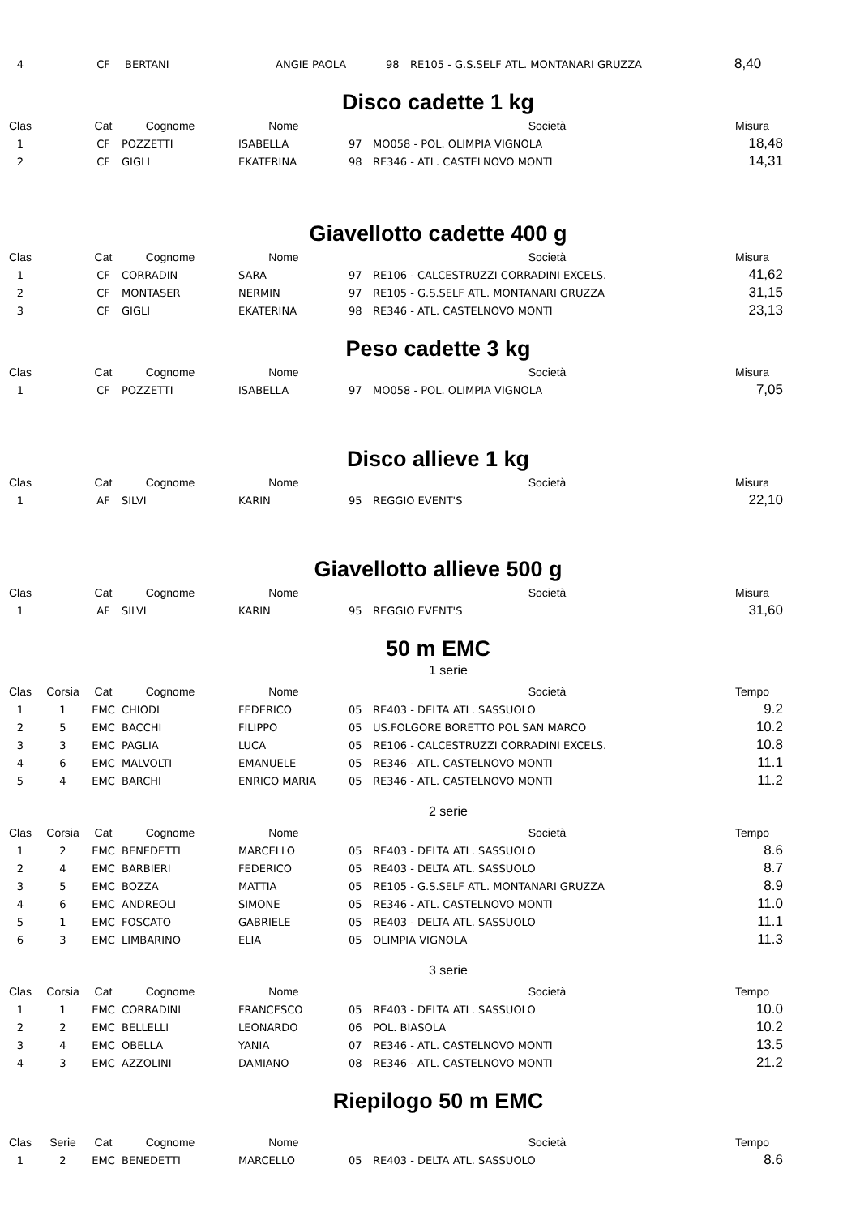| 4 | | CF | BERTANI | ANGIE PAOLA | 98 | RE105 - G.S.SELF ATL. MONTANARI GRUZZA | | 8,40 |
Disco cadette 1 kg
| Clas | | Cat | Cognome | Nome | | Società | Misura | |
| --- | --- | --- | --- | --- | --- | --- | --- | --- |
| 1 | | CF | POZZETTI | ISABELLA | 97 | MO058 - POL. OLIMPIA VIGNOLA | 18,48 | |
| 2 | | CF | GIGLI | EKATERINA | 98 | RE346 - ATL. CASTELNOVO MONTI | 14,31 | |
Giavellotto cadette 400 g
| Clas | | Cat | Cognome | Nome | | Società | Misura | |
| --- | --- | --- | --- | --- | --- | --- | --- | --- |
| 1 | | CF | CORRADIN | SARA | 97 | RE106 - CALCESTRUZZI CORRADINI EXCELS. | 41,62 | |
| 2 | | CF | MONTASER | NERMIN | 97 | RE105 - G.S.SELF ATL. MONTANARI GRUZZA | 31,15 | |
| 3 | | CF | GIGLI | EKATERINA | 98 | RE346 - ATL. CASTELNOVO MONTI | 23,13 | |
Peso cadette 3 kg
| Clas | | Cat | Cognome | Nome | | Società | Misura | |
| --- | --- | --- | --- | --- | --- | --- | --- | --- |
| 1 | | CF | POZZETTI | ISABELLA | 97 | MO058 - POL. OLIMPIA VIGNOLA | 7,05 | |
Disco allieve 1 kg
| Clas | | Cat | Cognome | Nome | | Società | Misura | |
| --- | --- | --- | --- | --- | --- | --- | --- | --- |
| 1 | | AF | SILVI | KARIN | 95 | REGGIO EVENT'S | 22,10 | |
Giavellotto allieve 500 g
| Clas | | Cat | Cognome | Nome | | Società | Misura | |
| --- | --- | --- | --- | --- | --- | --- | --- | --- |
| 1 | | AF | SILVI | KARIN | 95 | REGGIO EVENT'S | 31,60 | |
50 m EMC
1 serie
| Clas | Corsia | Cat | Cognome | Nome | | Società | Tempo | |
| --- | --- | --- | --- | --- | --- | --- | --- | --- |
| 1 | 1 | EMC | CHIODI | FEDERICO | 05 | RE403 - DELTA ATL. SASSUOLO | 9.2 | |
| 2 | 5 | EMC | BACCHI | FILIPPO | 05 | US.FOLGORE BORETTO POL SAN MARCO | 10.2 | |
| 3 | 3 | EMC | PAGLIA | LUCA | 05 | RE106 - CALCESTRUZZI CORRADINI EXCELS. | 10.8 | |
| 4 | 6 | EMC | MALVOLTI | EMANUELE | 05 | RE346 - ATL. CASTELNOVO MONTI | 11.1 | |
| 5 | 4 | EMC | BARCHI | ENRICO MARIA | 05 | RE346 - ATL. CASTELNOVO MONTI | 11.2 | |
2 serie
| Clas | Corsia | Cat | Cognome | Nome | | Società | Tempo | |
| --- | --- | --- | --- | --- | --- | --- | --- | --- |
| 1 | 2 | EMC | BENEDETTI | MARCELLO | 05 | RE403 - DELTA ATL. SASSUOLO | 8.6 | |
| 2 | 4 | EMC | BARBIERI | FEDERICO | 05 | RE403 - DELTA ATL. SASSUOLO | 8.7 | |
| 3 | 5 | EMC | BOZZA | MATTIA | 05 | RE105 - G.S.SELF ATL. MONTANARI GRUZZA | 8.9 | |
| 4 | 6 | EMC | ANDREOLI | SIMONE | 05 | RE346 - ATL. CASTELNOVO MONTI | 11.0 | |
| 5 | 1 | EMC | FOSCATO | GABRIELE | 05 | RE403 - DELTA ATL. SASSUOLO | 11.1 | |
| 6 | 3 | EMC | LIMBARINO | ELIA | 05 | OLIMPIA VIGNOLA | 11.3 | |
3 serie
| Clas | Corsia | Cat | Cognome | Nome | | Società | Tempo | |
| --- | --- | --- | --- | --- | --- | --- | --- | --- |
| 1 | 1 | EMC | CORRADINI | FRANCESCO | 05 | RE403 - DELTA ATL. SASSUOLO | 10.0 | |
| 2 | 2 | EMC | BELLELLI | LEONARDO | 06 | POL. BIASOLA | 10.2 | |
| 3 | 4 | EMC | OBELLA | YANIA | 07 | RE346 - ATL. CASTELNOVO MONTI | 13.5 | |
| 4 | 3 | EMC | AZZOLINI | DAMIANO | 08 | RE346 - ATL. CASTELNOVO MONTI | 21.2 | |
Riepilogo 50 m EMC
| Clas | Serie | Cat | Cognome | Nome | | Società | Tempo | |
| --- | --- | --- | --- | --- | --- | --- | --- | --- |
| 1 | 2 | EMC | BENEDETTI | MARCELLO | 05 | RE403 - DELTA ATL. SASSUOLO | 8.6 | |